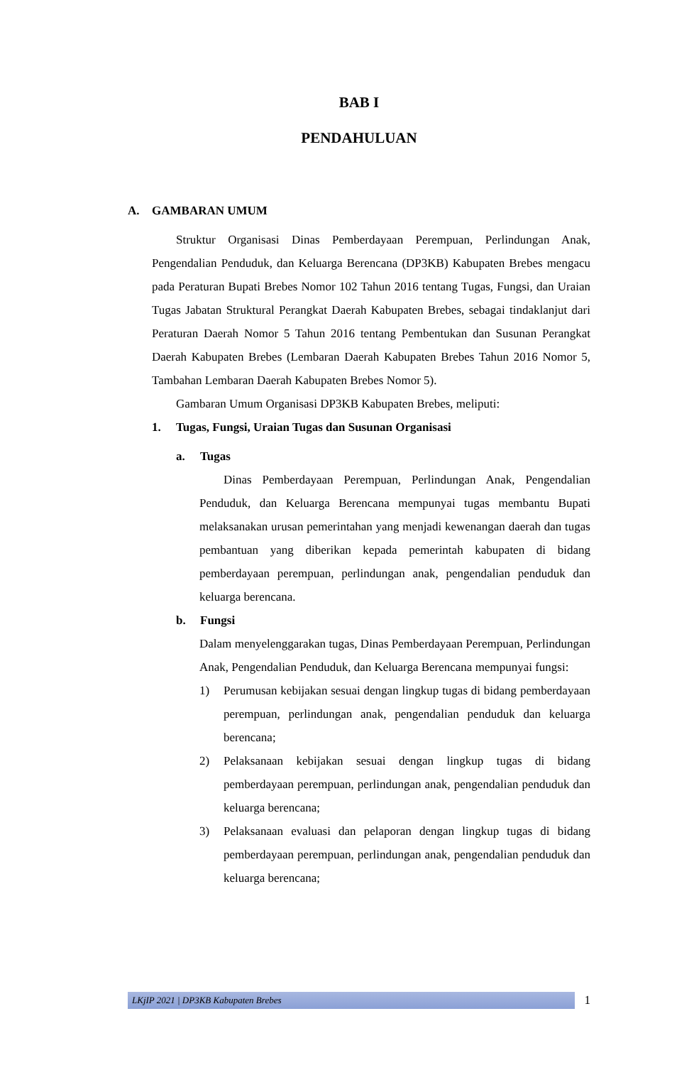BAB I
PENDAHULUAN
A. GAMBARAN UMUM
Struktur Organisasi Dinas Pemberdayaan Perempuan, Perlindungan Anak, Pengendalian Penduduk, dan Keluarga Berencana (DP3KB) Kabupaten Brebes mengacu pada Peraturan Bupati Brebes Nomor 102 Tahun 2016 tentang Tugas, Fungsi, dan Uraian Tugas Jabatan Struktural Perangkat Daerah Kabupaten Brebes, sebagai tindaklanjut dari Peraturan Daerah Nomor 5 Tahun 2016 tentang Pembentukan dan Susunan Perangkat Daerah Kabupaten Brebes (Lembaran Daerah Kabupaten Brebes Tahun 2016 Nomor 5, Tambahan Lembaran Daerah Kabupaten Brebes Nomor 5).
Gambaran Umum Organisasi DP3KB Kabupaten Brebes, meliputi:
1. Tugas, Fungsi, Uraian Tugas dan Susunan Organisasi
a. Tugas
Dinas Pemberdayaan Perempuan, Perlindungan Anak, Pengendalian Penduduk, dan Keluarga Berencana mempunyai tugas membantu Bupati melaksanakan urusan pemerintahan yang menjadi kewenangan daerah dan tugas pembantuan yang diberikan kepada pemerintah kabupaten di bidang pemberdayaan perempuan, perlindungan anak, pengendalian penduduk dan keluarga berencana.
b. Fungsi
Dalam menyelenggarakan tugas, Dinas Pemberdayaan Perempuan, Perlindungan Anak, Pengendalian Penduduk, dan Keluarga Berencana mempunyai fungsi:
1) Perumusan kebijakan sesuai dengan lingkup tugas di bidang pemberdayaan perempuan, perlindungan anak, pengendalian penduduk dan keluarga berencana;
2) Pelaksanaan kebijakan sesuai dengan lingkup tugas di bidang pemberdayaan perempuan, perlindungan anak, pengendalian penduduk dan keluarga berencana;
3) Pelaksanaan evaluasi dan pelaporan dengan lingkup tugas di bidang pemberdayaan perempuan, perlindungan anak, pengendalian penduduk dan keluarga berencana;
LKjIP 2021 | DP3KB Kabupaten Brebes
1